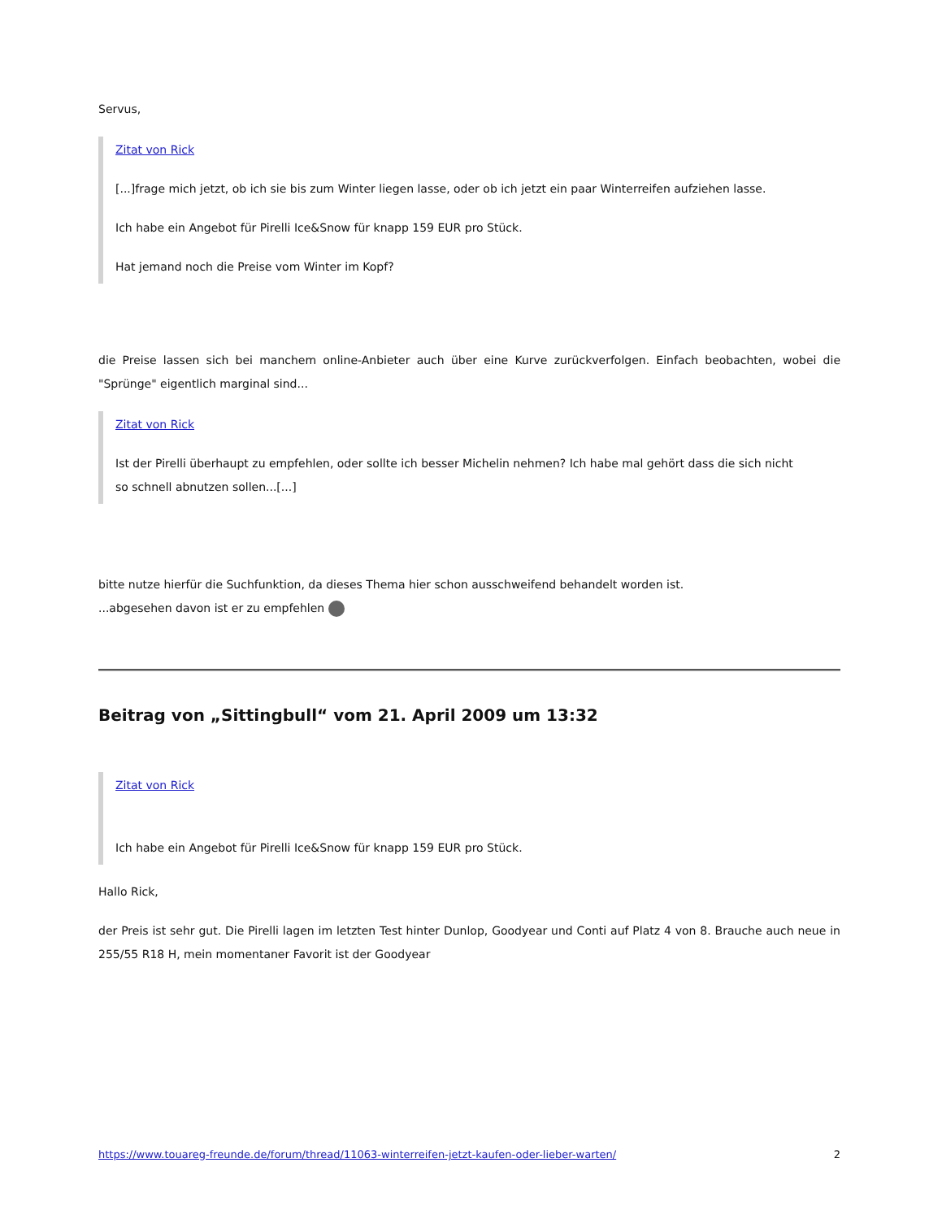Servus,
Zitat von Rick
[...]frage mich jetzt, ob ich sie bis zum Winter liegen lasse, oder ob ich jetzt ein paar Winterreifen aufziehen lasse.
Ich habe ein Angebot für Pirelli Ice&Snow für knapp 159 EUR pro Stück.
Hat jemand noch die Preise vom Winter im Kopf?
die Preise lassen sich bei manchem online-Anbieter auch über eine Kurve zurückverfolgen. Einfach beobachten, wobei die "Sprünge" eigentlich marginal sind...
Zitat von Rick
Ist der Pirelli überhaupt zu empfehlen, oder sollte ich besser Michelin nehmen? Ich habe mal gehört dass die sich nicht so schnell abnutzen sollen...[...]
bitte nutze hierfür die Suchfunktion, da dieses Thema hier schon ausschweifend behandelt worden ist.
...abgesehen davon ist er zu empfehlen
Beitrag von „Sittingbull“ vom 21. April 2009 um 13:32
Zitat von Rick
Ich habe ein Angebot für Pirelli Ice&Snow für knapp 159 EUR pro Stück.
Hallo Rick,
der Preis ist sehr gut. Die Pirelli lagen im letzten Test hinter Dunlop, Goodyear und Conti auf Platz 4 von 8. Brauche auch neue in 255/55 R18 H, mein momentaner Favorit ist der Goodyear
https://www.touareg-freunde.de/forum/thread/11063-winterreifen-jetzt-kaufen-oder-lieber-warten/ 2